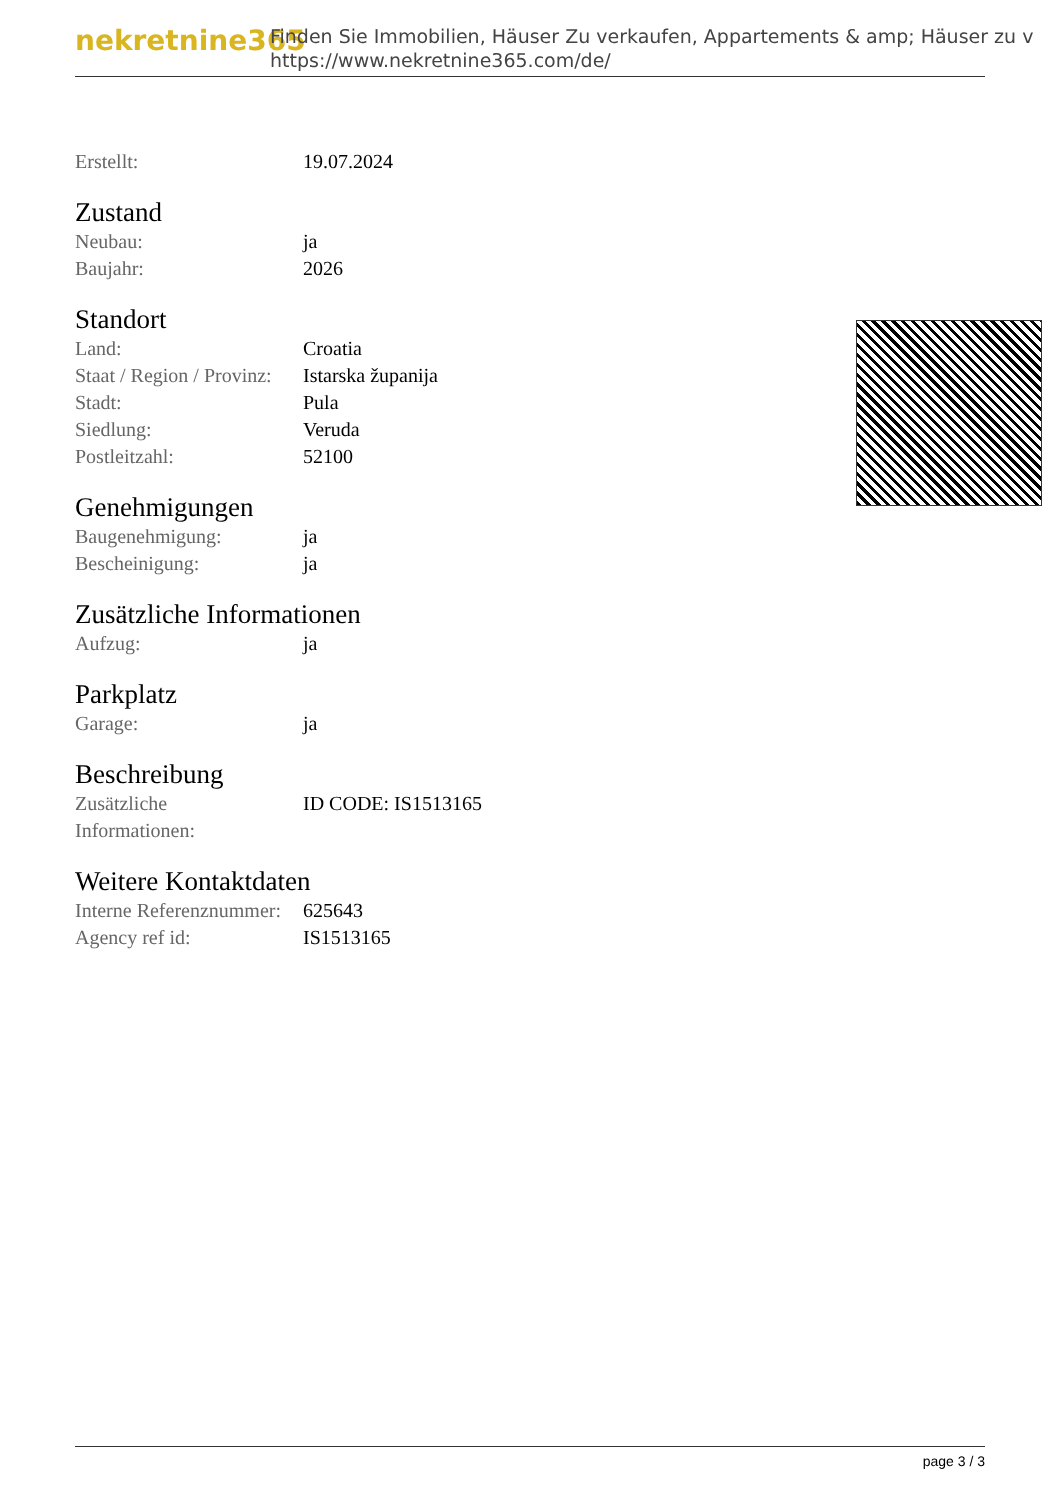nekretnine365
Finden Sie Immobilien, Häuser Zu verkaufen, Appartements & amp; Häuser zu v
https://www.nekretnine365.com/de/
| Erstellt: | 19.07.2024 |
Zustand
| Neubau: | ja |
| Baujahr: | 2026 |
Standort
| Land: | Croatia |
| Staat / Region / Provinz: | Istarska županija |
| Stadt: | Pula |
| Siedlung: | Veruda |
| Postleitzahl: | 52100 |
Genehmigungen
| Baugenehmigung: | ja |
| Bescheinigung: | ja |
Zusätzliche Informationen
| Aufzug: | ja |
Parkplatz
| Garage: | ja |
Beschreibung
| Zusätzliche Informationen: | ID CODE: IS1513165 |
Weitere Kontaktdaten
| Interne Referenznummer: | 625643 |
| Agency ref id: | IS1513165 |
page 3 / 3